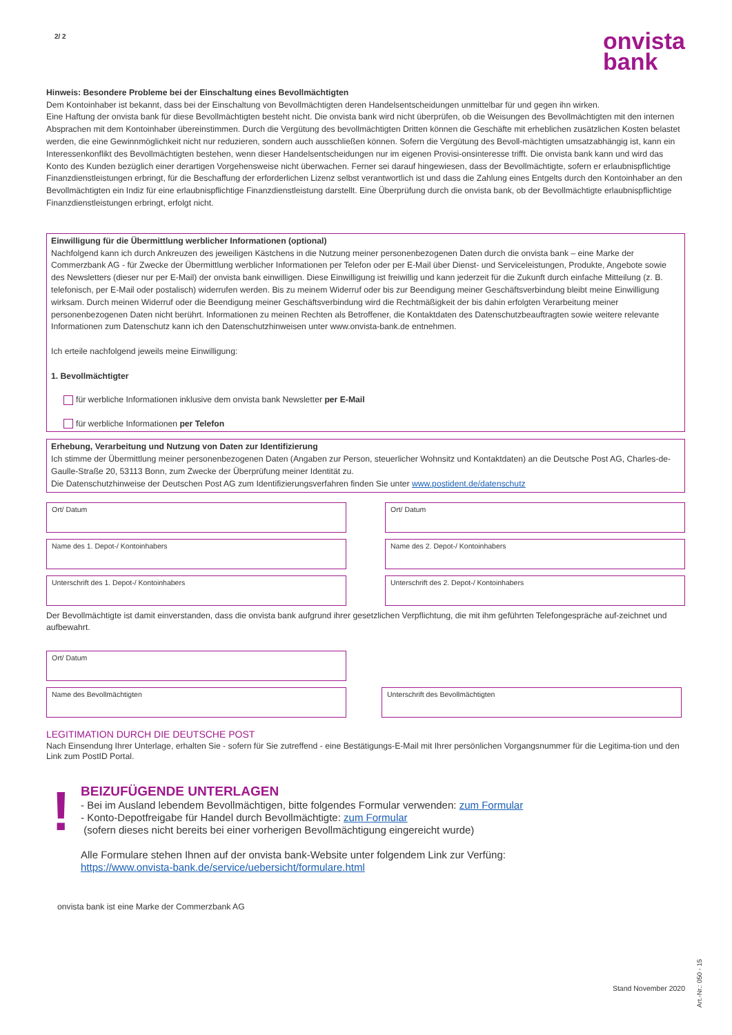onvista
bank
2/ 2
Hinweis: Besondere Probleme bei der Einschaltung eines Bevollmächtigten
Dem Kontoinhaber ist bekannt, dass bei der Einschaltung von Bevollmächtigten deren Handelsentscheidungen unmittelbar für und gegen ihn wirken.
Eine Haftung der onvista bank für diese Bevollmächtigten besteht nicht. Die onvista bank wird nicht überprüfen, ob die Weisungen des Bevollmächtigten mit den internen Absprachen mit dem Kontoinhaber übereinstimmen. Durch die Vergütung des bevollmächtigten Dritten können die Geschäfte mit erheblichen zusätzlichen Kosten belastet werden, die eine Gewinnmöglichkeit nicht nur reduzieren, sondern auch ausschließen können. Sofern die Vergütung des Bevoll-mächtigten umsatzabhängig ist, kann ein Interessenkonflikt des Bevollmächtigten bestehen, wenn dieser Handelsentscheidungen nur im eigenen Provisi-onsinteresse trifft. Die onvista bank kann und wird das Konto des Kunden bezüglich einer derartigen Vorgehensweise nicht überwachen. Ferner sei darauf hingewiesen, dass der Bevollmächtigte, sofern er erlaubnispflichtige Finanzdienstleistungen erbringt, für die Beschaffung der erforderlichen Lizenz selbst verantwortlich ist und dass die Zahlung eines Entgelts durch den Kontoinhaber an den Bevollmächtigten ein Indiz für eine erlaubnispflichtige Finanzdienstleistung darstellt. Eine Überprüfung durch die onvista bank, ob der Bevollmächtigte erlaubnispflichtige Finanzdienstleistungen erbringt, erfolgt nicht.
Einwilligung für die Übermittlung werblicher Informationen (optional)
Nachfolgend kann ich durch Ankreuzen des jeweiligen Kästchens in die Nutzung meiner personenbezogenen Daten durch die onvista bank – eine Marke der Commerzbank AG - für Zwecke der Übermittlung werblicher Informationen per Telefon oder per E-Mail über Dienst- und Serviceleistungen, Produkte, Angebote sowie des Newsletters (dieser nur per E-Mail) der onvista bank einwilligen. Diese Einwilligung ist freiwillig und kann jederzeit für die Zukunft durch einfache Mitteilung (z. B. telefonisch, per E-Mail oder postalisch) widerrufen werden. Bis zu meinem Widerruf oder bis zur Beendigung meiner Geschäftsverbindung bleibt meine Einwilligung wirksam. Durch meinen Widerruf oder die Beendigung meiner Geschäftsverbindung wird die Rechtmäßigkeit der bis dahin erfolgten Verarbeitung meiner personenbezogenen Daten nicht berührt. Informationen zu meinen Rechten als Betroffener, die Kontaktdaten des Datenschutzbeauftragten sowie weitere relevante Informationen zum Datenschutz kann ich den Datenschutzhinweisen unter www.onvista-bank.de entnehmen.
Ich erteile nachfolgend jeweils meine Einwilligung:
1. Bevollmächtigter
für werbliche Informationen inklusive dem onvista bank Newsletter per E-Mail
für werbliche Informationen per Telefon
Erhebung, Verarbeitung und Nutzung von Daten zur Identifizierung
Ich stimme der Übermittlung meiner personenbezogenen Daten (Angaben zur Person, steuerlicher Wohnsitz und Kontaktdaten) an die Deutsche Post AG, Charles-de-Gaulle-Straße 20, 53113 Bonn, zum Zwecke der Überprüfung meiner Identität zu.
Die Datenschutzhinweise der Deutschen Post AG zum Identifizierungsverfahren finden Sie unter www.postident.de/datenschutz
Ort/ Datum Ort/ Datum
Name des 1. Depot-/ Kontoinhabers Name des 2. Depot-/ Kontoinhabers
Unterschrift des 1. Depot-/ Kontoinhabers Unterschrift des 2. Depot-/ Kontoinhabers
Der Bevollmächtigte ist damit einverstanden, dass die onvista bank aufgrund ihrer gesetzlichen Verpflichtung, die mit ihm geführten Telefongespräche auf-zeichnet und aufbewahrt.
Ort/ Datum
Name des Bevollmächtigten Unterschrift des Bevollmächtigten
LEGITIMATION DURCH DIE DEUTSCHE POST
Nach Einsendung Ihrer Unterlage, erhalten Sie - sofern für Sie zutreffend - eine Bestätigungs-E-Mail mit Ihrer persönlichen Vorgangsnummer für die Legitima-tion und den Link zum PostID Portal.
!
BEIZUFÜGENDE UNTERLAGEN
- Bei im Ausland lebendem Bevollmächtigen, bitte folgendes Formular verwenden: zum Formular
- Konto-Depotfreigabe für Handel durch Bevollmächtigte: zum Formular
(sofern dieses nicht bereits bei einer vorherigen Bevollmächtigung eingereicht wurde)
Alle Formulare stehen Ihnen auf der onvista bank-Website unter folgendem Link zur Verfüng:
https://www.onvista-bank.de/service/uebersicht/formulare.html
onvista bank ist eine Marke der Commerzbank AG
Stand November 2020
Art.-Nr.: 050 - 15